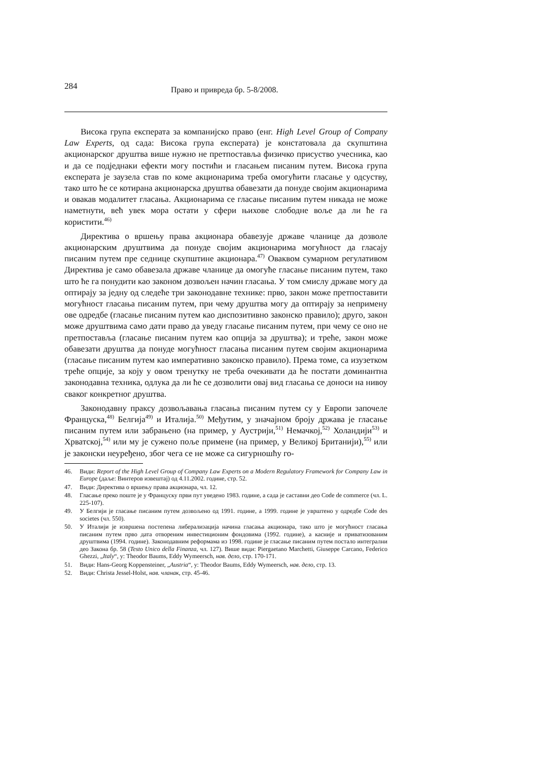284 Право и привреда бр. 5-8/2008.
Висока група експерата за компанијско право (енг. High Level Group of Company Law Experts, од сада: Висока група експерата) је констатовала да скупштина акционарског друштва више нужно не претпоставља физичко присуство учесника, као и да се подједнаки ефекти могу постићи и гласањем писаним путем. Висока група експерата је заузела став по коме акционарима треба омогућити гласање у одсуству, тако што ће се котирана акционарска друштва обавезати да понуде својим акционарима и овакав модалитет гласања. Акционарима се гласање писаним путем никада не може наметнути, већ увек мора остати у сфери њихове слободне воље да ли ће га користити.<sup>46)</sup>
Директива о вршењу права акционара обавезује државе чланице да дозволе акционарским друштвима да понуде својим акционарима могућност да гласају писаним путем пре седнице скупштине акционара.<sup>47)</sup> Оваквом сумарном регулативом Директива је само обавезала државе чланице да омогуће гласање писаним путем, тако што ће га понудити као законом дозвољен начин гласања. У том смислу државе могу да оптирају за једну од следеће три законодавне технике: прво, закон може претпоставити могућност гласања писаним путем, при чему друштва могу да оптирају за непримену ове одредбе (гласање писаним путем као диспозитивно законско правило); друго, закон може друштвима само дати право да уведу гласање писаним путем, при чему се оно не претпоставља (гласање писаним путем као опција за друштва); и треће, закон може обавезати друштва да понуде могућност гласања писаним путем својим акционарима (гласање писаним путем као императивно законско правило). Према томе, са изузетком треће опције, за коју у овом тренутку не треба очекивати да ће постати доминантна законодавна техника, одлука да ли ће се дозволити овај вид гласања се доноси на нивоу сваког конкретног друштва.
Законодавну праксу дозвољавања гласања писаним путем су у Европи започеле Француска,<sup>48)</sup> Белгија<sup>49)</sup> и Италија.<sup>50)</sup> Међутим, у значајном броју држава је гласање писаним путем или забрањено (на пример, у Аустрији,<sup>51)</sup> Немачкој,<sup>52)</sup> Холандији<sup>53)</sup> и Хрватској,<sup>54)</sup> или му је сужено поље примене (на пример, у Великој Британији),<sup>55)</sup> или је законски неуређено, због чега се не може са сигурношћу го-
46. Види: Report of the High Level Group of Company Law Experts on a Modern Regulatory Framework for Company Law in Europe (даље: Винтеров извештај) од 4.11.2002. године, стр. 52.
47. Види: Директива о вршењу права акционара, чл. 12.
48. Гласање преко поште је у Француску први пут уведено 1983. године, а сада је саставни део Code de commerce (чл. L. 225-107).
49. У Белгији је гласање писаним путем дозвољено од 1991. године, а 1999. године је уврштено у одредбе Code des societes (чл. 550).
50. У Италији је извршена постепена либерализација начина гласања акционара, тако што је могућност гласања писаним путем прво дата отвореним инвестиционим фондовима (1992. године), а касније и приватизованим друштвима (1994. године). Законодавним реформама из 1998. године је гласање писаним путем постало интегрални део Закона бр. 58 (Testo Unico della Finanza, чл. 127). Више види: Piergaetano Marchetti, Giuseppe Carcano, Federico Ghezzi, „Italy“, у: Theodor Baums, Eddy Wymeersch, нав. дело, стр. 170-171.
51. Види: Hans-Georg Koppensteiner, „Austria“, у: Theodor Baums, Eddy Wymeersch, нав. дело, стр. 13.
52. Види: Christa Jessel-Holst, нав. чланак, стр. 45-46.